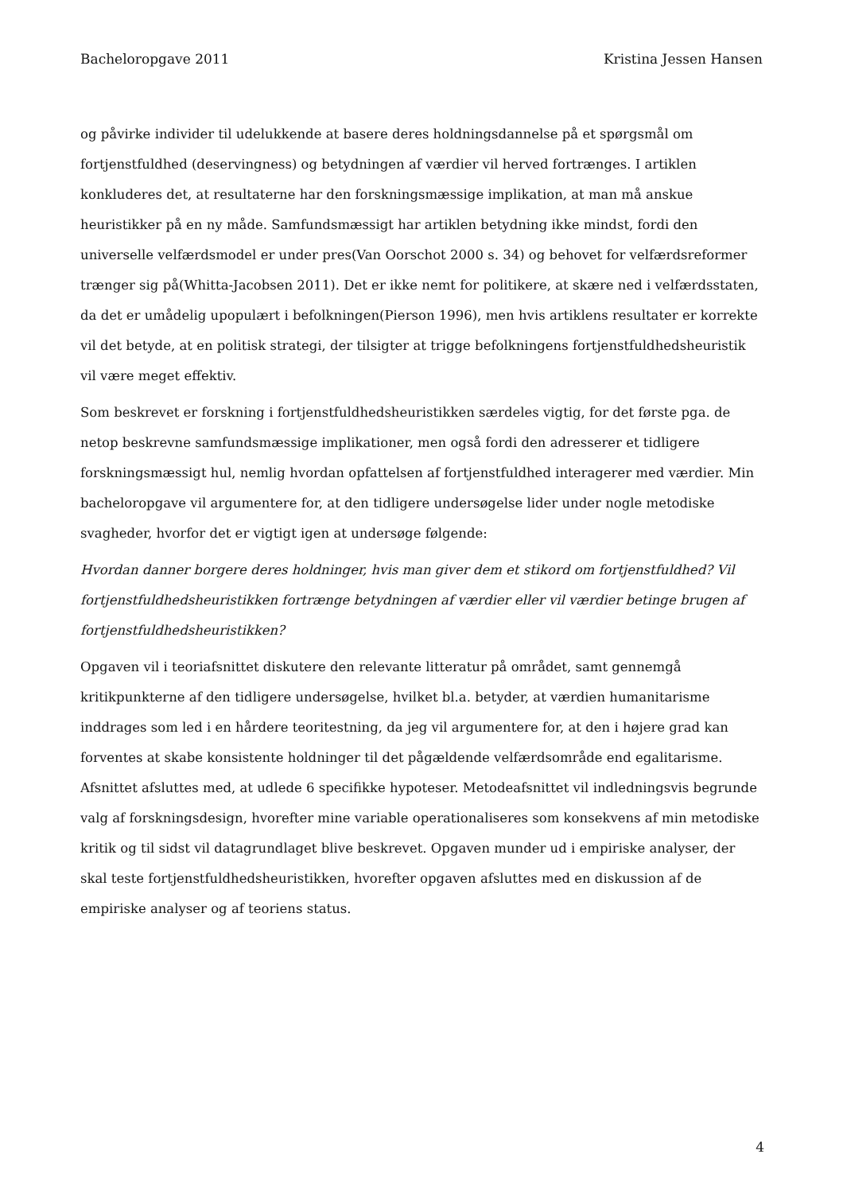Bacheloropgave 2011 Kristina Jessen Hansen
og påvirke individer til udelukkende at basere deres holdningsdannelse på et spørgsmål om fortjenstfuldhed (deservingness) og betydningen af værdier vil herved fortrænges. I artiklen konkluderes det, at resultaterne har den forskningsmæssige implikation, at man må anskue heuristikker på en ny måde. Samfundsmæssigt har artiklen betydning ikke mindst, fordi den universelle velfærdsmodel er under pres(Van Oorschot 2000 s. 34) og behovet for velfærdsreformer trænger sig på(Whitta-Jacobsen 2011). Det er ikke nemt for politikere, at skære ned i velfærdsstaten, da det er umådelig upopulært i befolkningen(Pierson 1996), men hvis artiklens resultater er korrekte vil det betyde, at en politisk strategi, der tilsigter at trigge befolkningens fortjenstfuldhedsheuristik vil være meget effektiv.
Som beskrevet er forskning i fortjenstfuldhedsheuristikken særdeles vigtig, for det første pga. de netop beskrevne samfundsmæssige implikationer, men også fordi den adresserer et tidligere forskningsmæssigt hul, nemlig hvordan opfattelsen af fortjenstfuldhed interagerer med værdier. Min bacheloropgave vil argumentere for, at den tidligere undersøgelse lider under nogle metodiske svagheder, hvorfor det er vigtigt igen at undersøge følgende:
Hvordan danner borgere deres holdninger, hvis man giver dem et stikord om fortjenstfuldhed? Vil fortjenstfuldhedsheuristikken fortrænge betydningen af værdier eller vil værdier betinge brugen af fortjenstfuldhedsheuristikken?
Opgaven vil i teoriafsnittet diskutere den relevante litteratur på området, samt gennemgå kritikpunkterne af den tidligere undersøgelse, hvilket bl.a. betyder, at værdien humanitarisme inddrages som led i en hårdere teoritestning, da jeg vil argumentere for, at den i højere grad kan forventes at skabe konsistente holdninger til det pågældende velfærdsområde end egalitarisme. Afsnittet afsluttes med, at udlede 6 specifikke hypoteser. Metodeafsnittet vil indledningsvis begrunde valg af forskningsdesign, hvorefter mine variable operationaliseres som konsekvens af min metodiske kritik og til sidst vil datagrundlaget blive beskrevet. Opgaven munder ud i empiriske analyser, der skal teste fortjenstfuldhedsheuristikken, hvorefter opgaven afsluttes med en diskussion af de empiriske analyser og af teoriens status.
4